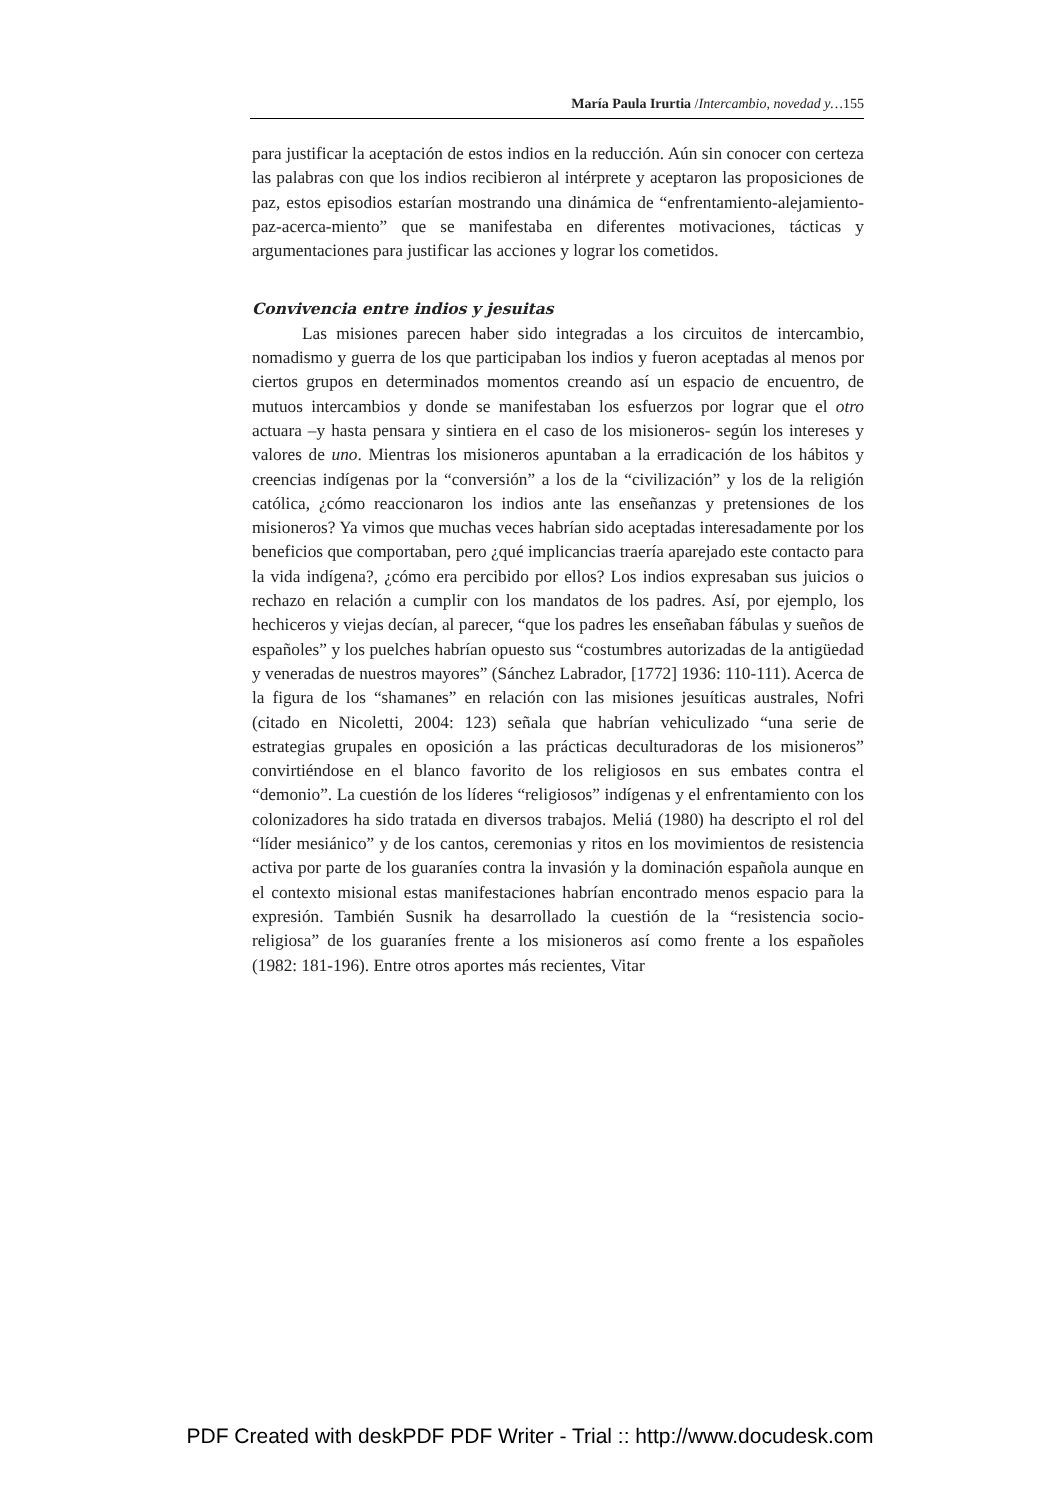María Paula Irurtia /Intercambio, novedad y…155
para justificar la aceptación de estos indios en la reducción. Aún sin conocer con certeza las palabras con que los indios recibieron al intérprete y aceptaron las proposiciones de paz, estos episodios estarían mostrando una dinámica de “enfrentamiento-alejamiento-paz-acerca-miento” que se manifestaba en diferentes motivaciones, tácticas y argumentaciones para justificar las acciones y lograr los cometidos.
Convivencia entre indios y jesuitas
Las misiones parecen haber sido integradas a los circuitos de intercambio, nomadismo y guerra de los que participaban los indios y fueron aceptadas al menos por ciertos grupos en determinados momentos creando así un espacio de encuentro, de mutuos intercambios y donde se manifestaban los esfuerzos por lograr que el otro actuara –y hasta pensara y sintiera en el caso de los misioneros- según los intereses y valores de uno. Mientras los misioneros apuntaban a la erradicación de los hábitos y creencias indígenas por la “conversión” a los de la “civilización” y los de la religión católica, ¿cómo reaccionaron los indios ante las enseñanzas y pretensiones de los misioneros? Ya vimos que muchas veces habrían sido aceptadas interesadamente por los beneficios que comportaban, pero ¿qué implicancias traería aparejado este contacto para la vida indígena?, ¿cómo era percibido por ellos? Los indios expresaban sus juicios o rechazo en relación a cumplir con los mandatos de los padres. Así, por ejemplo, los hechiceros y viejas decían, al parecer, “que los padres les enseñaban fábulas y sueños de españoles” y los puelches habrían opuesto sus “costumbres autorizadas de la antigüedad y veneradas de nuestros mayores” (Sánchez Labrador, [1772] 1936: 110-111). Acerca de la figura de los “shamanes” en relación con las misiones jesuíticas australes, Nofri (citado en Nicoletti, 2004: 123) señala que habrían vehiculizado “una serie de estrategias grupales en oposición a las prácticas deculturadoras de los misioneros” convirtiéndose en el blanco favorito de los religiosos en sus embates contra el “demonio”. La cuestión de los líderes “religiosos” indígenas y el enfrentamiento con los colonizadores ha sido tratada en diversos trabajos. Meliá (1980) ha descripto el rol del “líder mesiánico” y de los cantos, ceremonias y ritos en los movimientos de resistencia activa por parte de los guaraníes contra la invasión y la dominación española aunque en el contexto misional estas manifestaciones habrían encontrado menos espacio para la expresión. También Susnik ha desarrollado la cuestión de la “resistencia socio-religiosa” de los guaraníes frente a los misioneros así como frente a los españoles (1982: 181-196). Entre otros aportes más recientes, Vitar
PDF Created with deskPDF PDF Writer - Trial :: http://www.docudesk.com